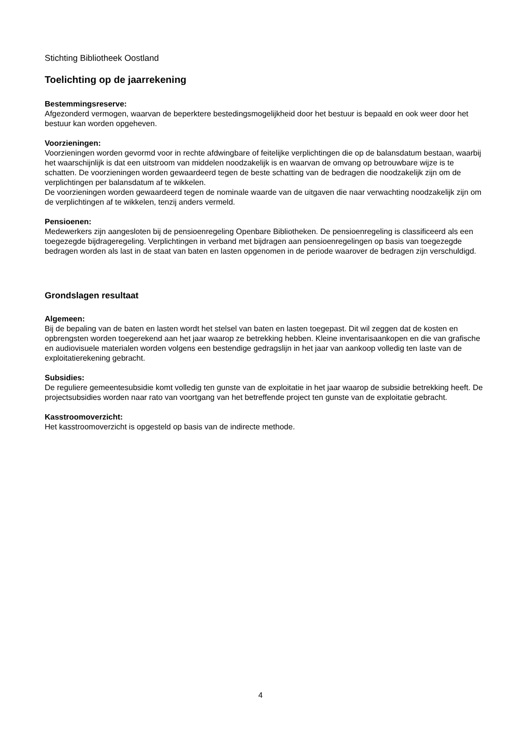Stichting Bibliotheek Oostland
Toelichting op de jaarrekening
Bestemmingsreserve:
Afgezonderd vermogen, waarvan de beperktere bestedingsmogelijkheid door het bestuur is bepaald en ook weer door het bestuur kan worden opgeheven.
Voorzieningen:
Voorzieningen worden gevormd voor in rechte afdwingbare of feitelijke verplichtingen die op de balansdatum bestaan, waarbij het waarschijnlijk is dat een uitstroom van middelen noodzakelijk is en waarvan de omvang op betrouwbare wijze is te schatten. De voorzieningen worden gewaardeerd tegen de beste schatting van de bedragen die noodzakelijk zijn om de verplichtingen per balansdatum af te wikkelen.
De voorzieningen worden gewaardeerd tegen de nominale waarde van de uitgaven die naar verwachting noodzakelijk zijn om de verplichtingen af te wikkelen, tenzij anders vermeld.
Pensioenen:
Medewerkers zijn aangesloten bij de pensioenregeling Openbare Bibliotheken. De pensioenregeling is classificeerd als een toegezegde bijdrageregeling. Verplichtingen in verband met bijdragen aan pensioenregelingen op basis van toegezegde bedragen worden als last in de staat van baten en lasten opgenomen in de periode waarover de bedragen zijn verschuldigd.
Grondslagen resultaat
Algemeen:
Bij de bepaling van de baten en lasten wordt het stelsel van baten en lasten toegepast. Dit wil zeggen dat de kosten en opbrengsten worden toegerekend aan het jaar waarop ze betrekking hebben. Kleine inventarisaankopen en die van grafische en audiovisuele materialen worden volgens een bestendige gedragslijn in het jaar van aankoop volledig ten laste van de exploitatierekening gebracht.
Subsidies:
De reguliere gemeentesubsidie komt volledig ten gunste van de exploitatie in het jaar waarop de subsidie betrekking heeft. De projectsubsidies worden naar rato van voortgang van het betreffende project ten gunste van de exploitatie gebracht.
Kasstroomoverzicht:
Het kasstroomoverzicht is opgesteld op basis van de indirecte methode.
4